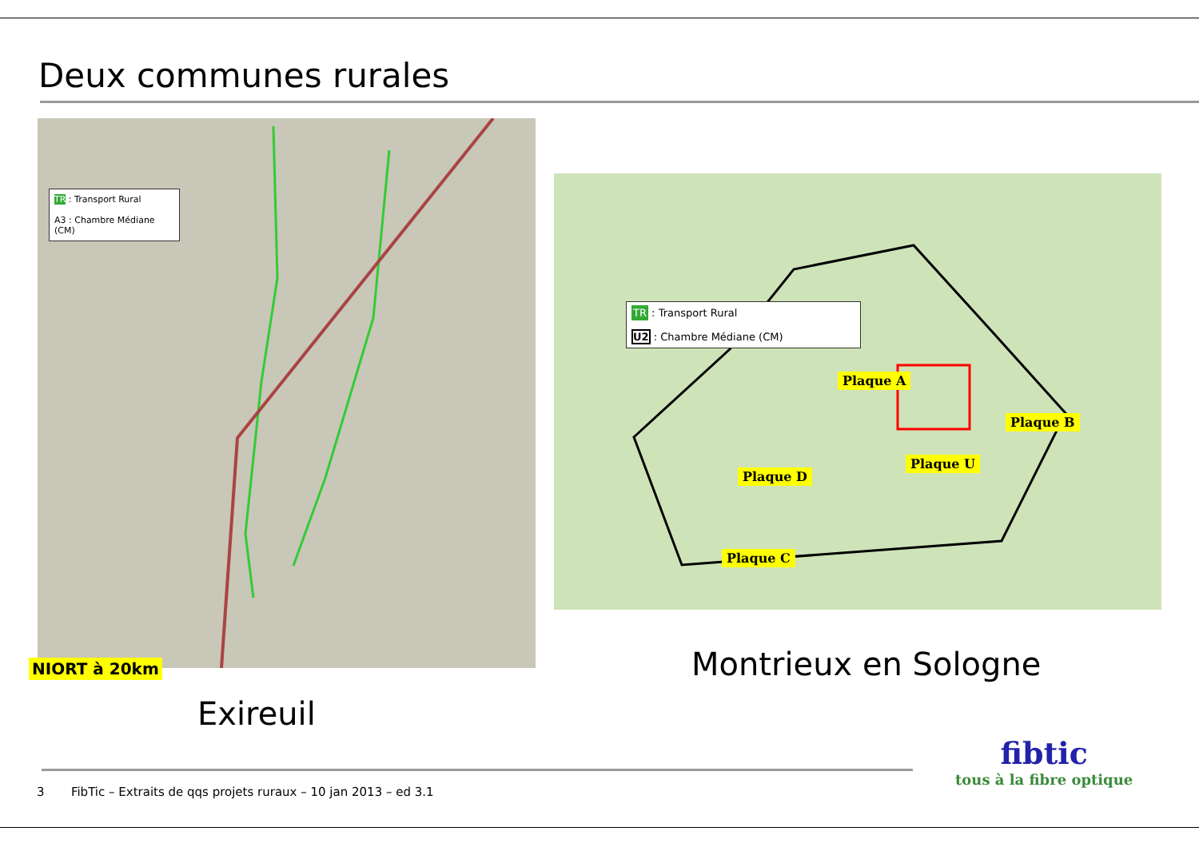Deux communes rurales
TR : Transport Rural
A3 : Chambre Médiane (CM)
NIORT à 20km
TR : Transport Rural
U2 : Chambre Médiane (CM)
Plaque A
Plaque B
Plaque U
Plaque D
Plaque C
Montrieux en Sologne
Exireuil
3 FibTic – Extraits de qqs projets ruraux – 10 jan 2013 – ed 3.1
fibtic
tous à la fibre optique